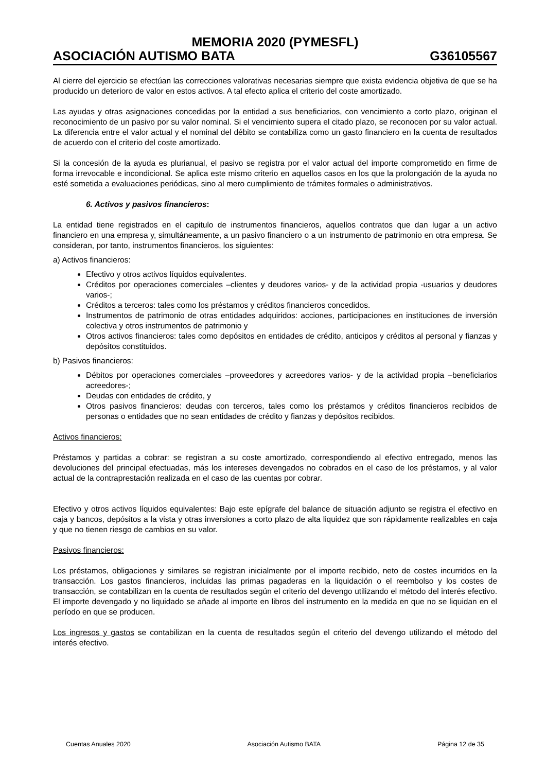MEMORIA 2020 (PYMESFL)
ASOCIACIÓN AUTISMO BATA G36105567
Al cierre del ejercicio se efectúan las correcciones valorativas necesarias siempre que exista evidencia objetiva de que se ha producido un deterioro de valor en estos activos. A tal efecto aplica el criterio del coste amortizado.
Las ayudas y otras asignaciones concedidas por la entidad a sus beneficiarios, con vencimiento a corto plazo, originan el reconocimiento de un pasivo por su valor nominal. Si el vencimiento supera el citado plazo, se reconocen por su valor actual. La diferencia entre el valor actual y el nominal del débito se contabiliza como un gasto financiero en la cuenta de resultados de acuerdo con el criterio del coste amortizado.
Si la concesión de la ayuda es plurianual, el pasivo se registra por el valor actual del importe comprometido en firme de forma irrevocable e incondicional. Se aplica este mismo criterio en aquellos casos en los que la prolongación de la ayuda no esté sometida a evaluaciones periódicas, sino al mero cumplimiento de trámites formales o administrativos.
6. Activos y pasivos financieros:
La entidad tiene registrados en el capitulo de instrumentos financieros, aquellos contratos que dan lugar a un activo financiero en una empresa y, simultáneamente, a un pasivo financiero o a un instrumento de patrimonio en otra empresa. Se consideran, por tanto, instrumentos financieros, los siguientes:
a) Activos financieros:
Efectivo y otros activos líquidos equivalentes.
Créditos por operaciones comerciales –clientes y deudores varios- y de la actividad propia -usuarios y deudores varios-;
Créditos a terceros: tales como los préstamos y créditos financieros concedidos.
Instrumentos de patrimonio de otras entidades adquiridos: acciones, participaciones en instituciones de inversión colectiva y otros instrumentos de patrimonio y
Otros activos financieros: tales como depósitos en entidades de crédito, anticipos y créditos al personal y fianzas y depósitos constituidos.
b) Pasivos financieros:
Débitos por operaciones comerciales –proveedores y acreedores varios- y de la actividad propia –beneficiarios acreedores-;
Deudas con entidades de crédito, y
Otros pasivos financieros: deudas con terceros, tales como los préstamos y créditos financieros recibidos de personas o entidades que no sean entidades de crédito y fianzas y depósitos recibidos.
Activos financieros:
Préstamos y partidas a cobrar: se registran a su coste amortizado, correspondiendo al efectivo entregado, menos las devoluciones del principal efectuadas, más los intereses devengados no cobrados en el caso de los préstamos, y al valor actual de la contraprestación realizada en el caso de las cuentas por cobrar.
Efectivo y otros activos líquidos equivalentes: Bajo este epígrafe del balance de situación adjunto se registra el efectivo en caja y bancos, depósitos a la vista y otras inversiones a corto plazo de alta liquidez que son rápidamente realizables en caja y que no tienen riesgo de cambios en su valor.
Pasivos financieros:
Los préstamos, obligaciones y similares se registran inicialmente por el importe recibido, neto de costes incurridos en la transacción. Los gastos financieros, incluidas las primas pagaderas en la liquidación o el reembolso y los costes de transacción, se contabilizan en la cuenta de resultados según el criterio del devengo utilizando el método del interés efectivo. El importe devengado y no liquidado se añade al importe en libros del instrumento en la medida en que no se liquidan en el período en que se producen.
Los ingresos y gastos se contabilizan en la cuenta de resultados según el criterio del devengo utilizando el método del interés efectivo.
Cuentas Anuales 2020 Asociación Autismo BATA Página 12 de 35